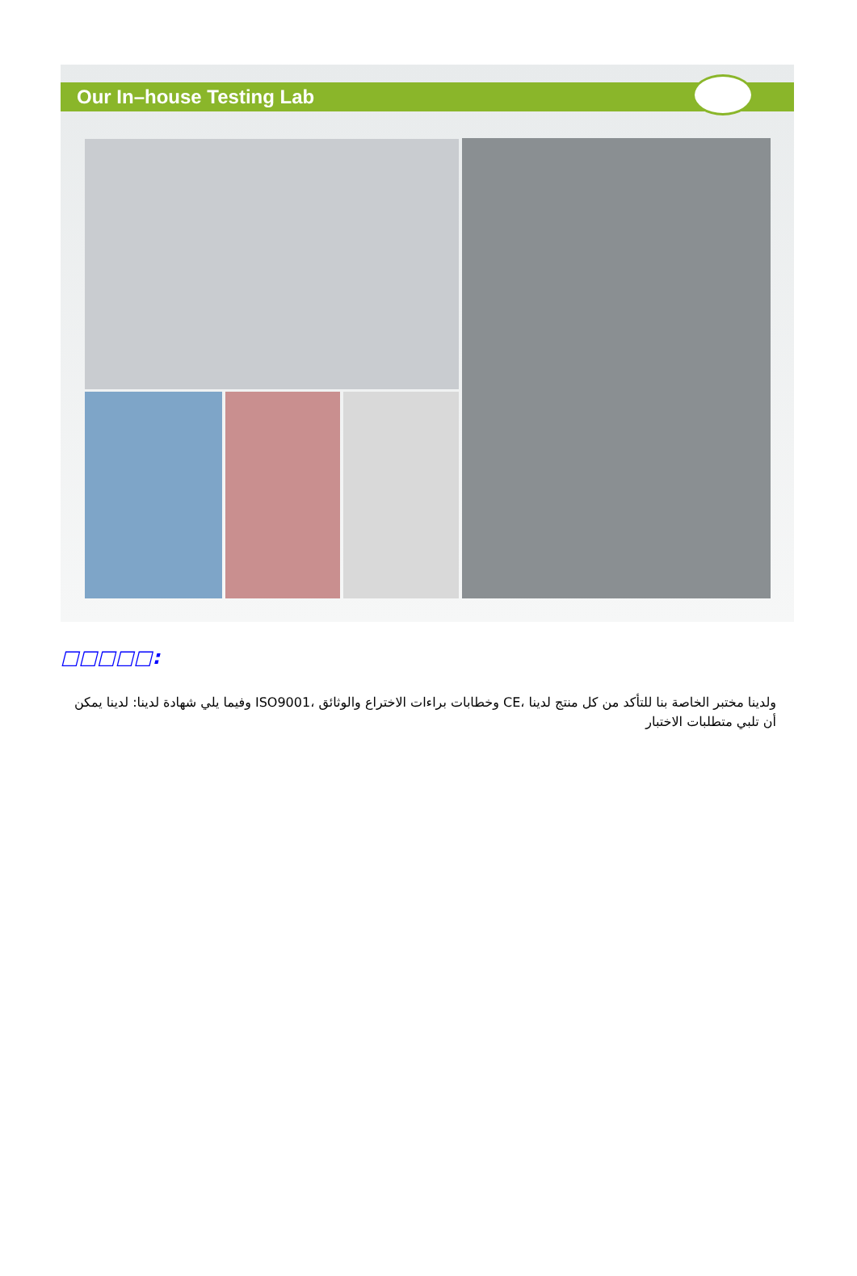Our In–house Testing Lab
□□□□□:
ولدينا مختبر الخاصة بنا للتأكد من كل منتج لدينا ،CE وخطابات براءات الاختراع والوثائق ،ISO9001 وفيما يلي شهادة لدينا: لدينا يمكن أن تلبي متطلبات الاختبار